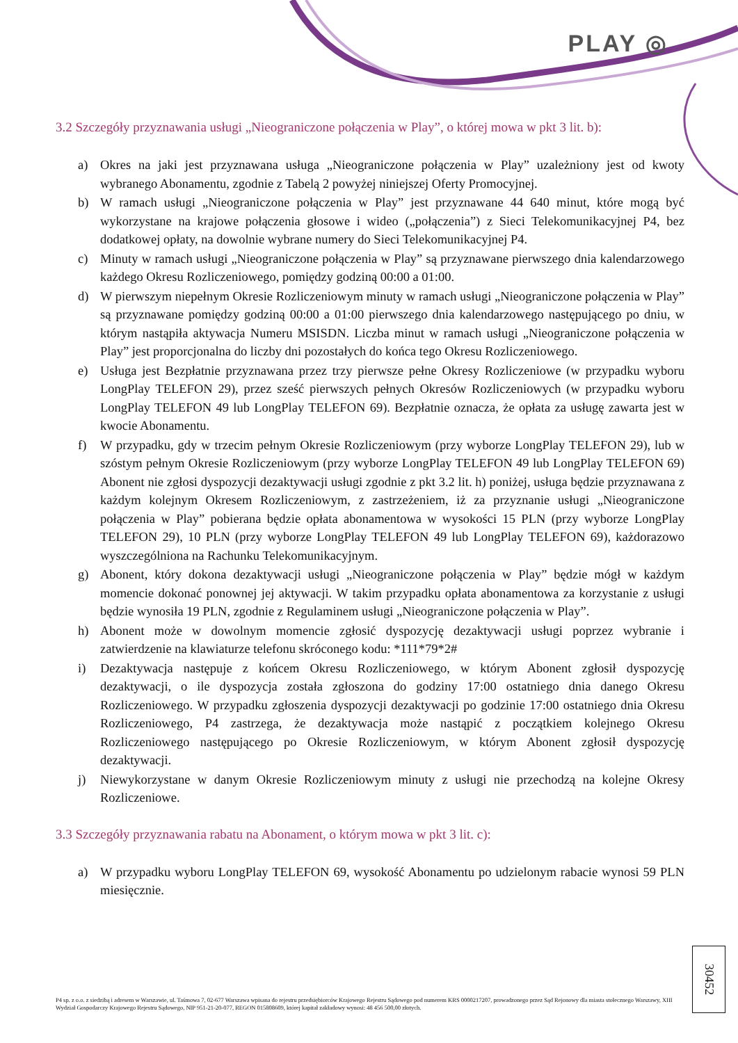PLAY ◎
3.2 Szczegóły przyznawania usługi „Nieograniczone połączenia w Play”, o której mowa w pkt 3 lit. b):
a) Okres na jaki jest przyznawana usługa „Nieograniczone połączenia w Play” uzależniony jest od kwoty wybranego Abonamentu, zgodnie z Tabelą 2 powyżej niniejszej Oferty Promocyjnej.
b) W ramach usługi „Nieograniczone połączenia w Play” jest przyznawane 44 640 minut, które mogą być wykorzystane na krajowe połączenia głosowe i wideo („połączenia”) z Sieci Telekomunikacyjnej P4, bez dodatkowej opłaty, na dowolnie wybrane numery do Sieci Telekomunikacyjnej P4.
c) Minuty w ramach usługi „Nieograniczone połączenia w Play” są przyznawane pierwszego dnia kalendarzowego każdego Okresu Rozliczeniowego, pomiędzy godziną 00:00 a 01:00.
d) W pierwszym niepełnym Okresie Rozliczeniowym minuty w ramach usługi „Nieograniczone połączenia w Play” są przyznawane pomiędzy godziną 00:00 a 01:00 pierwszego dnia kalendarzowego następującego po dniu, w którym nastąpiła aktywacja Numeru MSISDN. Liczba minut w ramach usługi „Nieograniczone połączenia w Play” jest proporcjonalna do liczby dni pozostałych do końca tego Okresu Rozliczeniowego.
e) Usługa jest Bezpłatnie przyznawana przez trzy pierwsze pełne Okresy Rozliczeniowe (w przypadku wyboru LongPlay TELEFON 29), przez sześć pierwszych pełnych Okresów Rozliczeniowych (w przypadku wyboru LongPlay TELEFON 49 lub LongPlay TELEFON 69). Bezpłatnie oznacza, że opłata za usługę zawarta jest w kwocie Abonamentu.
f) W przypadku, gdy w trzecim pełnym Okresie Rozliczeniowym (przy wyborze LongPlay TELEFON 29), lub w szóstym pełnym Okresie Rozliczeniowym (przy wyborze LongPlay TELEFON 49 lub LongPlay TELEFON 69) Abonent nie zgłosi dyspozycji dezaktywacji usługi zgodnie z pkt 3.2 lit. h) poniżej, usługa będzie przyznawana z każdym kolejnym Okresem Rozliczeniowym, z zastrzeżeniem, iż za przyznanie usługi „Nieograniczone połączenia w Play” pobierana będzie opłata abonamentowa w wysokości 15 PLN (przy wyborze LongPlay TELEFON 29), 10 PLN (przy wyborze LongPlay TELEFON 49 lub LongPlay TELEFON 69), każdorazowo wyszczególniona na Rachunku Telekomunikacyjnym.
g) Abonent, który dokona dezaktywacji usługi „Nieograniczone połączenia w Play” będzie mógł w każdym momencie dokonać ponownej jej aktywacji. W takim przypadku opłata abonamentowa za korzystanie z usługi będzie wynosiła 19 PLN, zgodnie z Regulaminem usługi „Nieograniczone połączenia w Play”.
h) Abonent może w dowolnym momencie zgłosić dyspozycję dezaktywacji usługi poprzez wybranie i zatwierdzenie na klawiaturze telefonu skróconego kodu: *111*79*2#
i) Dezaktywacja następuje z końcem Okresu Rozliczeniowego, w którym Abonent zgłosił dyspozycję dezaktywacji, o ile dyspozycja została zgłoszona do godziny 17:00 ostatniego dnia danego Okresu Rozliczeniowego. W przypadku zgłoszenia dyspozycji dezaktywacji po godzinie 17:00 ostatniego dnia Okresu Rozliczeniowego, P4 zastrzega, że dezaktywacja może nastąpić z początkiem kolejnego Okresu Rozliczeniowego następującego po Okresie Rozliczeniowym, w którym Abonent zgłosił dyspozycję dezaktywacji.
j) Niewykorzystane w danym Okresie Rozliczeniowym minuty z usługi nie przechodzą na kolejne Okresy Rozliczeniowe.
3.3 Szczegóły przyznawania rabatu na Abonament, o którym mowa w pkt 3 lit. c):
a) W przypadku wyboru LongPlay TELEFON 69, wysokość Abonamentu po udzielonym rabacie wynosi 59 PLN miesięcznie.
P4 sp. z o.o. z siedzibą i adresem w Warszawie, ul. Taśmowa 7, 02-677 Warszawa wpisana do rejestru przedsiębiorców Krajowego Rejestru Sądowego pod numerem KRS 0000217207, prowadzonego przez Sąd Rejonowy dla miasta stołecznego Warszawy, XIII Wydział Gospodarczy Krajowego Rejestru Sądowego, NIP 951-21-20-077, REGON 015808609, której kapitał zakładowy wynosi: 48 456 500,00 złotych.
30452